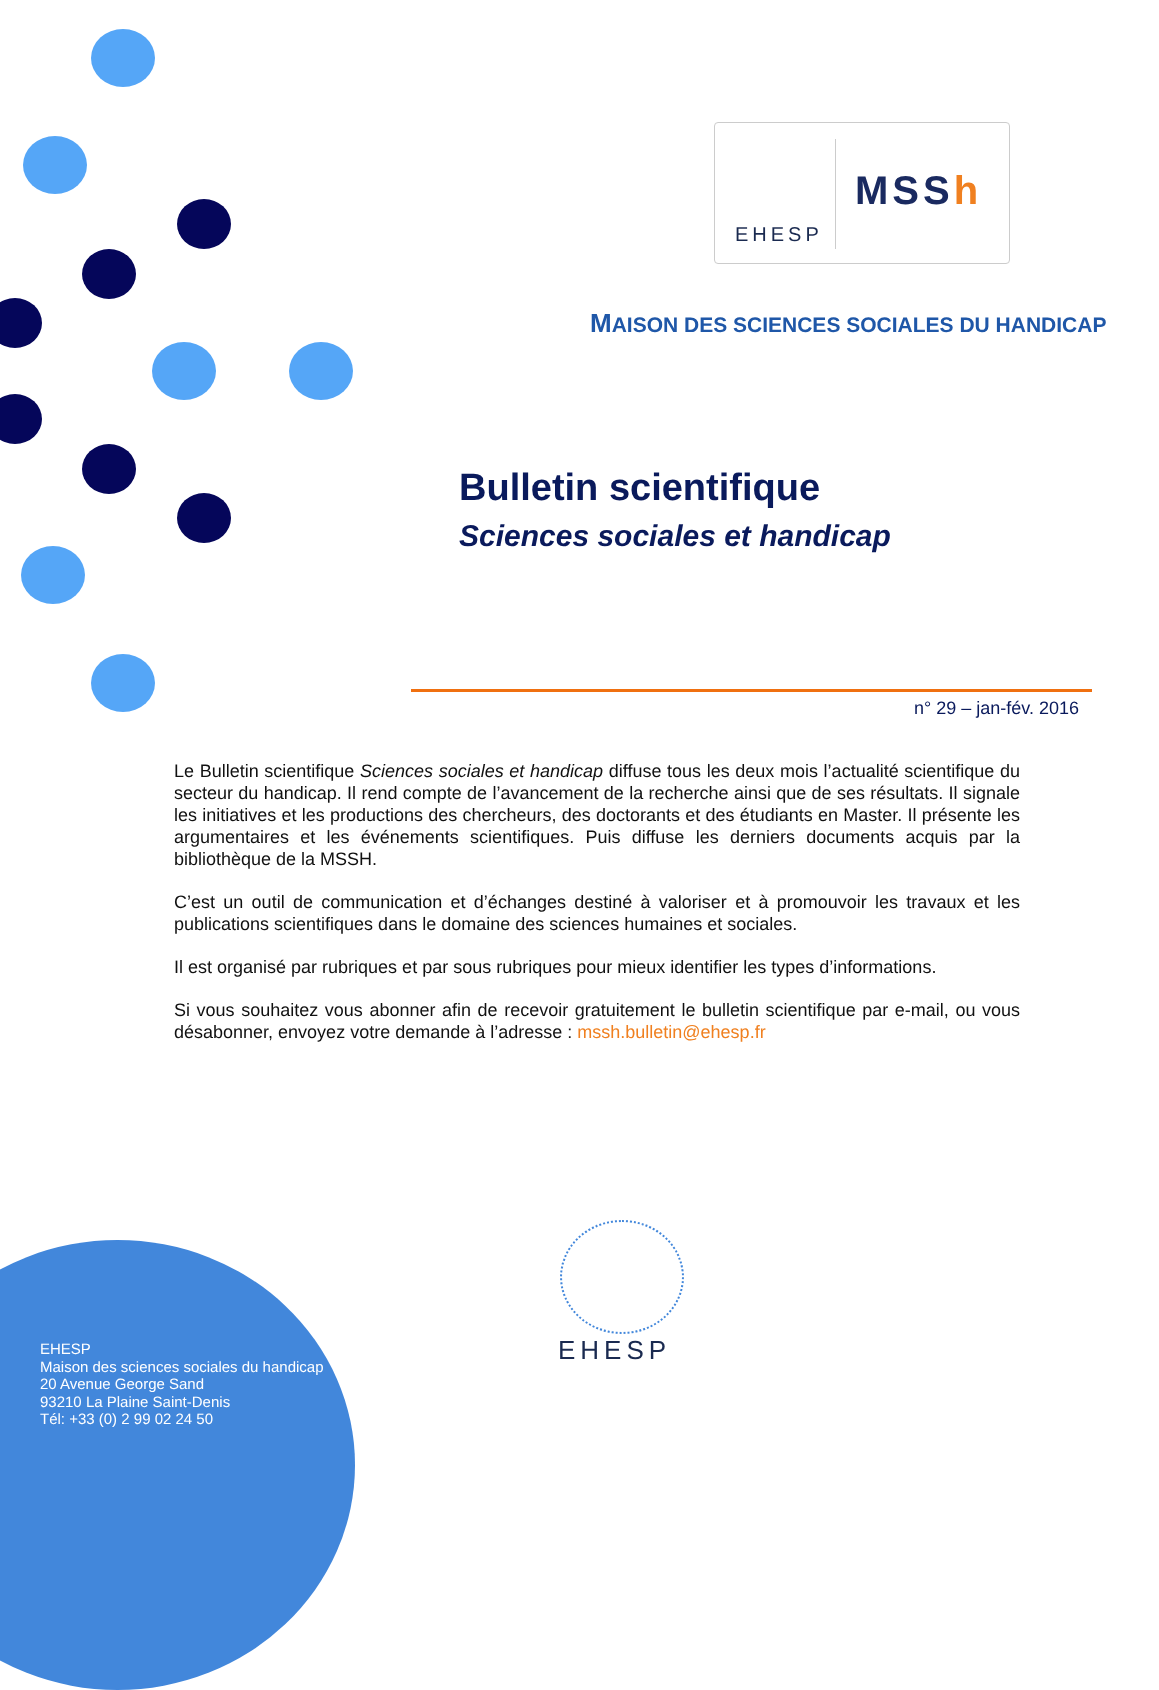EHESP
MSSh
MAISON DES SCIENCES SOCIALES DU HANDICAP
Bulletin scientifique
Sciences sociales et handicap
n° 29 – jan-fév. 2016
Le Bulletin scientifique Sciences sociales et handicap diffuse tous les deux mois l’actualité scientifique du secteur du handicap. Il rend compte de l’avancement de la recherche ainsi que de ses résultats. Il signale les initiatives et les productions des chercheurs, des doctorants et des étudiants en Master. Il présente les argumentaires et les événements scientifiques. Puis diffuse les derniers documents acquis par la bibliothèque de la MSSH.
C’est un outil de communication et d’échanges destiné à valoriser et à promouvoir les travaux et les publications scientifiques dans le domaine des sciences humaines et sociales.
Il est organisé par rubriques et par sous rubriques pour mieux identifier les types d’informations.
Si vous souhaitez vous abonner afin de recevoir gratuitement le bulletin scientifique par e-mail, ou vous désabonner, envoyez votre demande à l’adresse : mssh.bulletin@ehesp.fr
EHESP
EHESP
Maison des sciences sociales du handicap
20 Avenue George Sand
93210 La Plaine Saint-Denis
Tél: +33 (0) 2 99 02 24 50